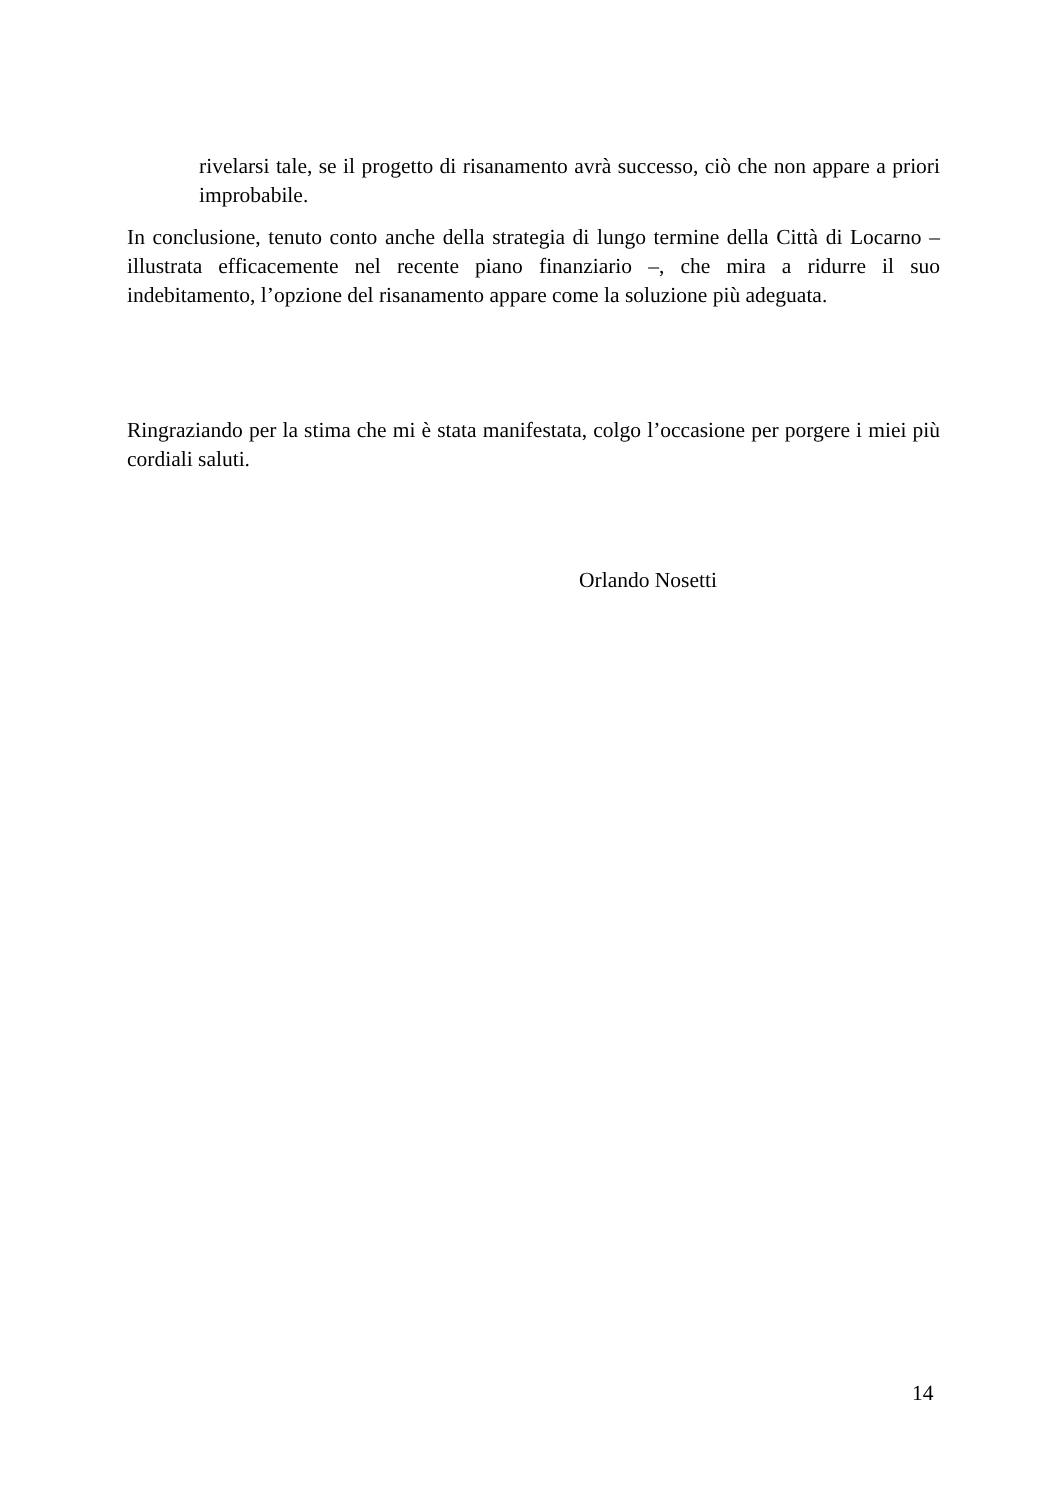rivelarsi tale, se il progetto di risanamento avrà successo, ciò che non appare a priori improbabile.
In conclusione, tenuto conto anche della strategia di lungo termine della Città di Locarno – illustrata efficacemente nel recente piano finanziario –, che mira a ridurre il suo indebitamento, l’opzione del risanamento appare come la soluzione più adeguata.
Ringraziando per la stima che mi è stata manifestata, colgo l’occasione per porgere i miei più cordiali saluti.
Orlando Nosetti
14